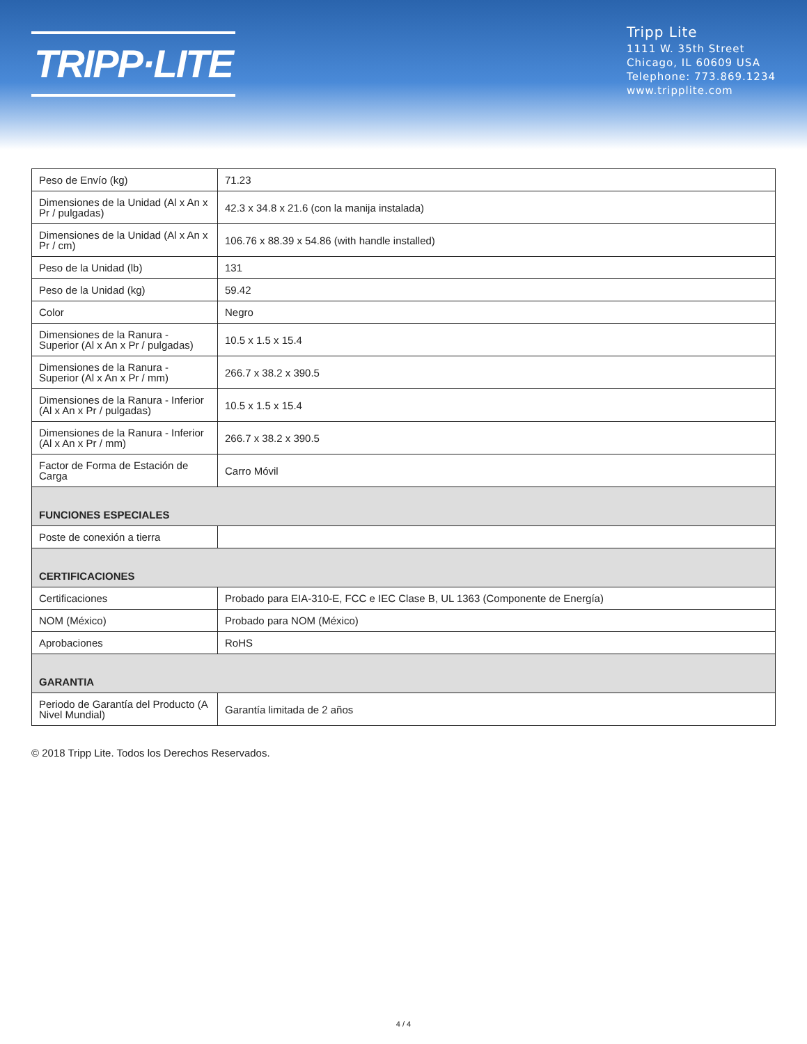TRIPP·LITE
Tripp Lite
1111 W. 35th Street
Chicago, IL 60609 USA
Telephone: 773.869.1234
www.tripplite.com
| Peso de Envío (kg) | 71.23 |
| Dimensiones de la Unidad (Al x An x Pr / pulgadas) | 42.3 x 34.8 x 21.6 (con la manija instalada) |
| Dimensiones de la Unidad (Al x An x Pr / cm) | 106.76 x 88.39 x 54.86 (with handle installed) |
| Peso de la Unidad (lb) | 131 |
| Peso de la Unidad (kg) | 59.42 |
| Color | Negro |
| Dimensiones de la Ranura - Superior (Al x An x Pr / pulgadas) | 10.5 x 1.5 x 15.4 |
| Dimensiones de la Ranura - Superior (Al x An x Pr / mm) | 266.7 x 38.2 x 390.5 |
| Dimensiones de la Ranura - Inferior (Al x An x Pr / pulgadas) | 10.5 x 1.5 x 15.4 |
| Dimensiones de la Ranura - Inferior (Al x An x Pr / mm) | 266.7 x 38.2 x 390.5 |
| Factor de Forma de Estación de Carga | Carro Móvil |
| FUNCIONES ESPECIALES | |
| Poste de conexión a tierra | |
| CERTIFICACIONES | |
| Certificaciones | Probado para EIA-310-E, FCC e IEC Clase B, UL 1363 (Componente de Energía) |
| NOM (México) | Probado para NOM (México) |
| Aprobaciones | RoHS |
| GARANTIA | |
| Periodo de Garantía del Producto (A Nivel Mundial) | Garantía limitada de 2 años |
© 2018 Tripp Lite. Todos los Derechos Reservados.
4 / 4